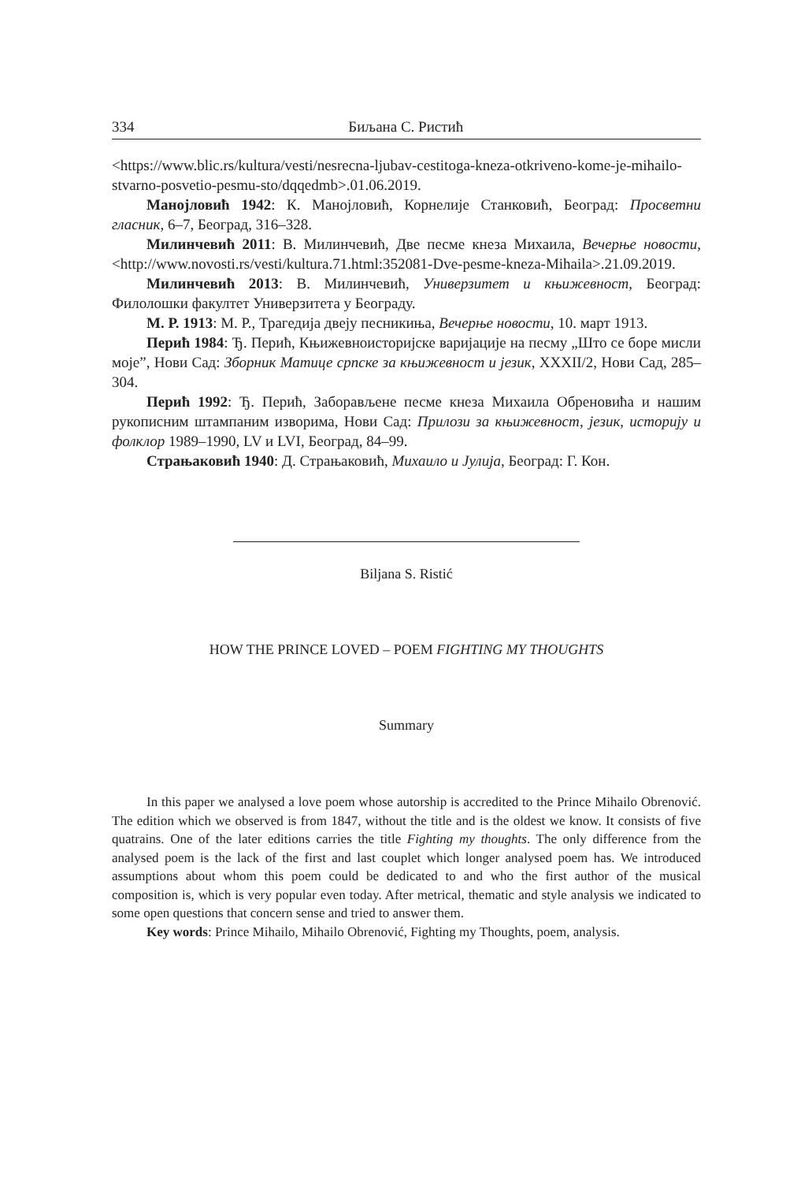334 Биљана С. Ристић
<https://www.blic.rs/kultura/vesti/nesrecna-ljubav-cestitoga-kneza-otkriveno-kome-je-mihailo-stvarno-posvetio-pesmu-sto/dqqedmb>.01.06.2019.
Манојловић 1942: К. Манојловић, Корнелије Станковић, Београд: Просветни гласник, 6–7, Београд, 316–328.
Милинчевић 2011: В. Милинчевић, Две песме кнеза Михаила, Вечерње новости, <http://www.novosti.rs/vesti/kultura.71.html:352081-Dve-pesme-kneza-Mihaila>.21.09.2019.
Милинчевић 2013: В. Милинчевић, Универзитет и књижевност, Београд: Филолошки факултет Универзитета у Београду.
М. Р. 1913: М. Р., Трагедија двеју песникиња, Вечерње новости, 10. март 1913.
Перић 1984: Ђ. Перић, Књижевноисторијске варијације на песму „Што се боре мисли моје”, Нови Сад: Зборник Матице српске за књижевност и језик, XXXII/2, Нови Сад, 285–304.
Перић 1992: Ђ. Перић, Заборављене песме кнеза Михаила Обреновића и нашим рукописним штампаним изворима, Нови Сад: Прилози за књижевност, језик, историју и фолклор 1989–1990, LV и LVI, Београд, 84–99.
Страњаковић 1940: Д. Страњаковић, Михаило и Јулија, Београд: Г. Кон.
Biljana S. Ristić
HOW THE PRINCE LOVED – POEM FIGHTING MY THOUGHTS
Summary
In this paper we analysed a love poem whose autorship is accredited to the Prince Mihailo Obrenović. The edition which we observed is from 1847, without the title and is the oldest we know. It consists of five quatrains. One of the later editions carries the title Fighting my thoughts. The only difference from the analysed poem is the lack of the first and last couplet which longer analysed poem has. We introduced assumptions about whom this poem could be dedicated to and who the first author of the musical composition is, which is very popular even today. After metrical, thematic and style analysis we indicated to some open questions that concern sense and tried to answer them.
Key words: Prince Mihailo, Mihailo Obrenović, Fighting my Thoughts, poem, analysis.